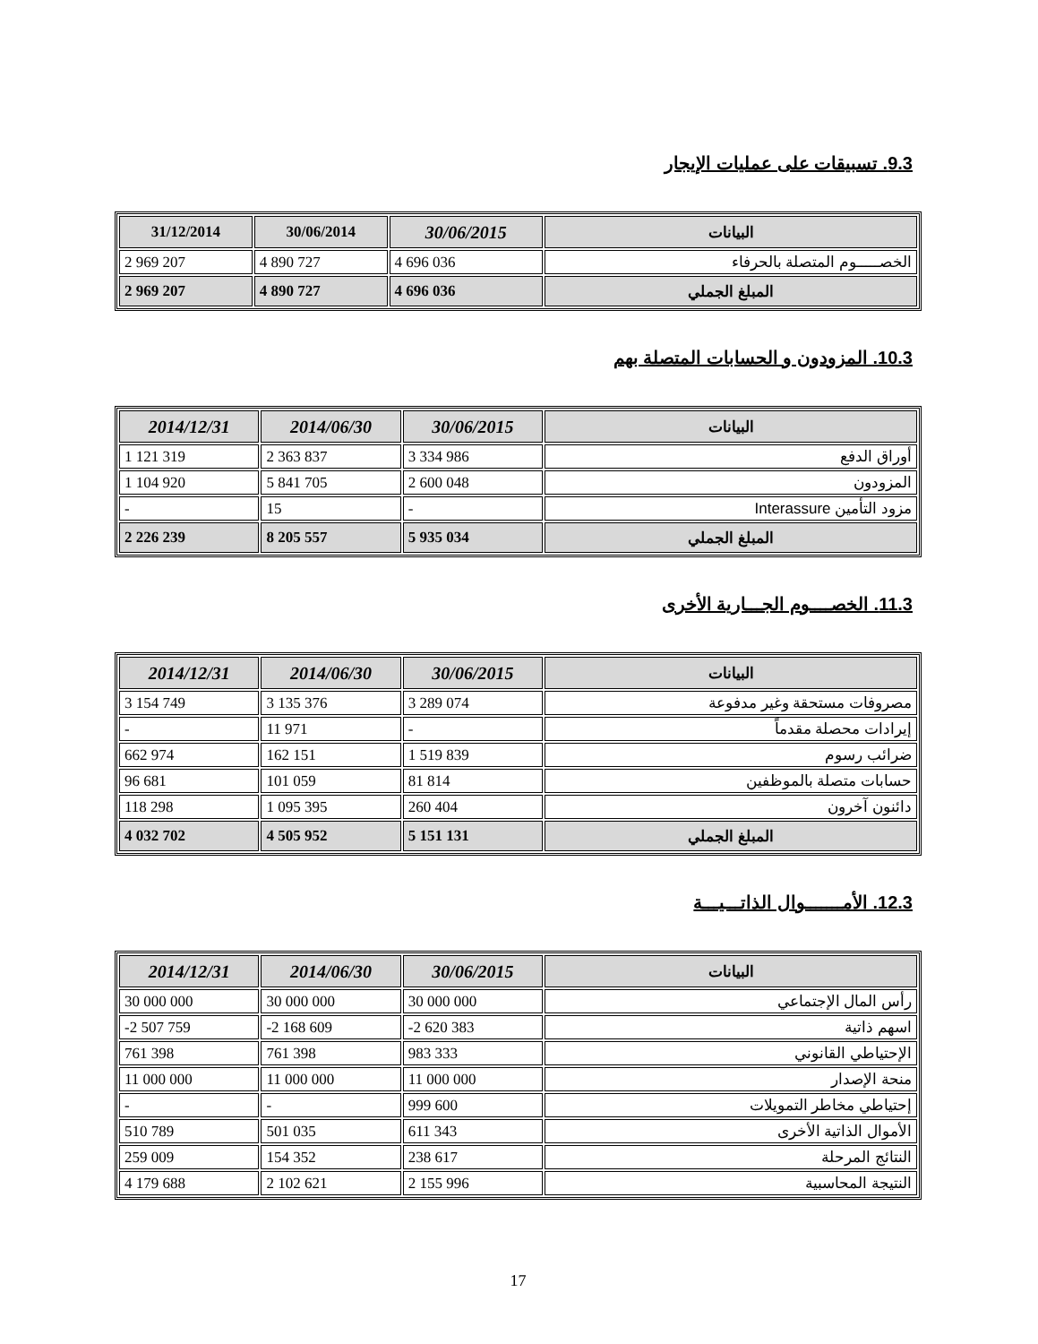9.3. تسبيقات على عمليات الإيجار
| البيانات | 30/06/2015 | 30/06/2014 | 31/12/2014 |
| --- | --- | --- | --- |
| الخصـــــوم المتصلة بالحرفاء | 4 696 036 | 4 890 727 | 2 969 207 |
| المبلغ الجملي | 4 696 036 | 4 890 727 | 2 969 207 |
10.3. المزودون و الحسابات المتصلة بهم
| البيانات | 30/06/2015 | 2014/06/30 | 2014/12/31 |
| --- | --- | --- | --- |
| أوراق الدفع | 3 334 986 | 2 363 837 | 1 121 319 |
| المزودون | 2 600 048 | 5 841 705 | 1 104 920 |
| مزود التأمين Interassure | - | 15 | - |
| المبلغ الجملي | 5 935 034 | 8 205 557 | 2 226 239 |
11.3. الخصــــوم الجـــارية الأخرى
| البيانات | 30/06/2015 | 2014/06/30 | 2014/12/31 |
| --- | --- | --- | --- |
| مصروفات مستحقة وغير مدفوعة | 3 289 074 | 3 135 376 | 3 154 749 |
| إيرادات محصلة مقدماً | - | 11 971 | - |
| ضرائب رسوم | 1 519 839 | 162 151 | 662 974 |
| حسابات متصلة بالموظفين | 81 814 | 101 059 | 96 681 |
| دائنون آخرون | 260 404 | 1 095 395 | 118 298 |
| المبلغ الجملي | 5 151 131 | 4 505 952 | 4 032 702 |
12.3. الأمـــــــوال الذاتـــيـــة
| البيانات | 30/06/2015 | 2014/06/30 | 2014/12/31 |
| --- | --- | --- | --- |
| رأس المال الإجتماعي | 30 000 000 | 30 000 000 | 30 000 000 |
| اسهم ذاتية | -2 620 383 | -2 168 609 | -2 507 759 |
| الإحتياطي القانوني | 983 333 | 761 398 | 761 398 |
| منحة الإصدار | 11 000 000 | 11 000 000 | 11 000 000 |
| إحتياطي مخاطر التمويلات | 999 600 | - | - |
| الأموال الذاتية الأخرى | 611 343 | 501 035 | 510 789 |
| النتائج المرحلة | 238 617 | 154 352 | 259 009 |
| النتيجة المحاسبية | 2 155 996 | 2 102 621 | 4 179 688 |
17